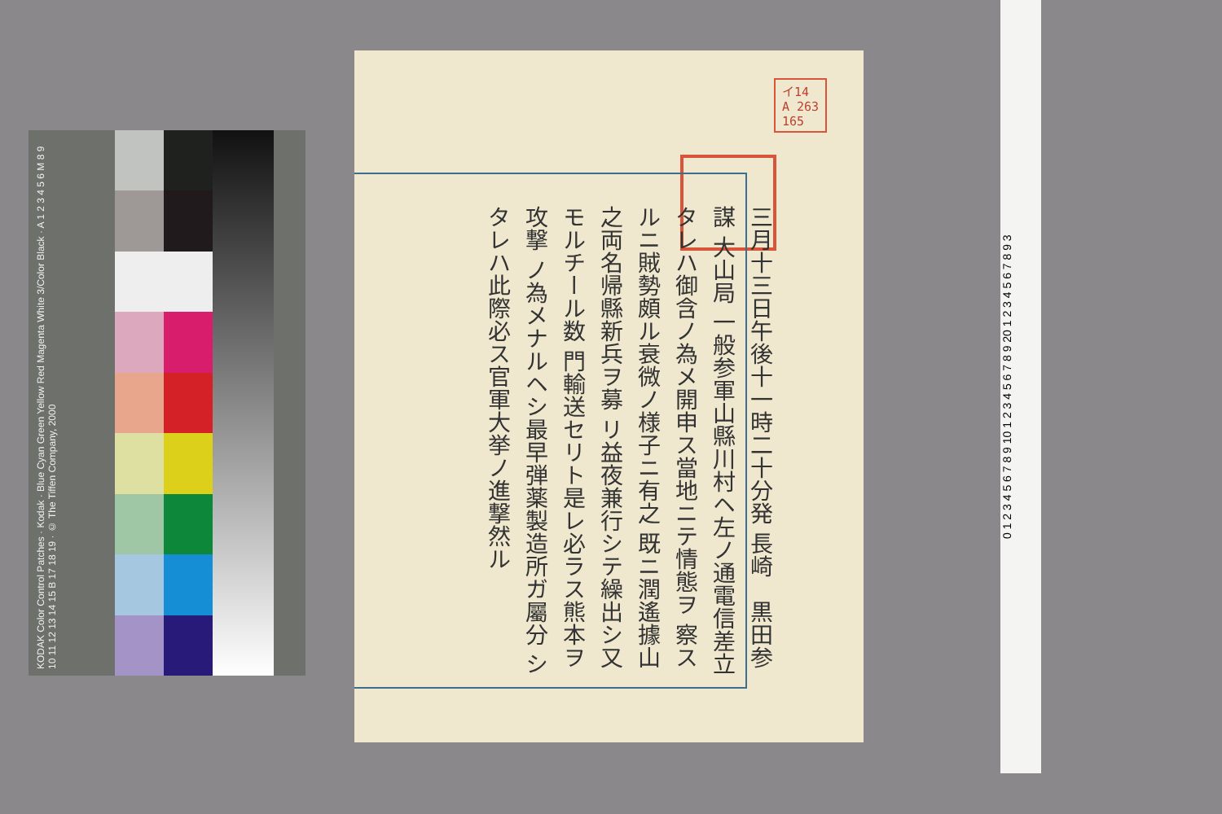KODAK Color Control Patches · Kodak · Blue Cyan Green Yellow Red Magenta White 3/Color Black · A 1 2 3 4 5 6 M 8 9 10 11 12 13 14 15 B 17 18 19 · © The Tiffen Company, 2000
イ14
A 263
165
三月十三日午後十一時二十分発 長崎　黒田参謀 大山局 一般参軍山縣川村ヘ左ノ通電信差立 タレハ御含ノ為メ開申ス當地ニテ情態ヲ 察スルニ賊勢頗ル衰微ノ様子ニ有之 既ニ潤遙據山之両名帰縣新兵ヲ募 リ益夜兼行シテ繰出シ又モルチール数 門輸送セリト是レ必ラス熊本ヲ攻撃 ノ為メナルヘシ最早弾薬製造所ガ屬分 シタレハ此際必ス官軍大挙ノ進撃然ル
0 1 2 3 4 5 6 7 8 9 10 1 2 3 4 5 6 7 8 9 20 1 2 3 4 5 6 7 8 9 3